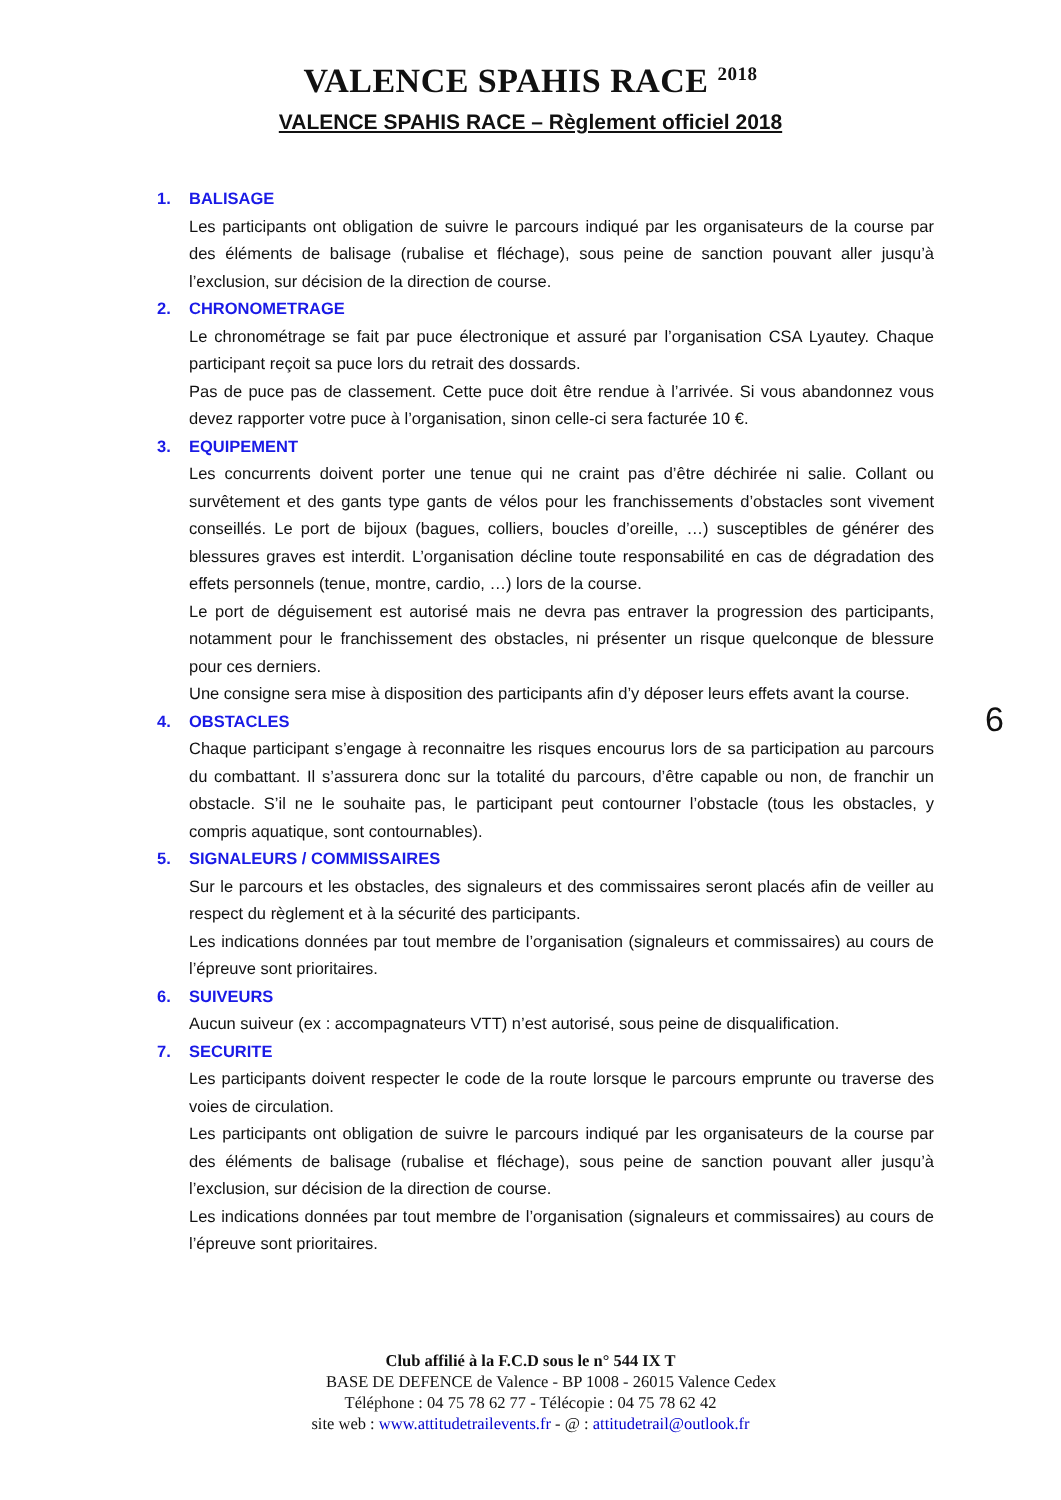VALENCE SPAHIS RACE <sup>2018</sup>
VALENCE SPAHIS RACE – Règlement officiel 2018
1. BALISAGE
Les participants ont obligation de suivre le parcours indiqué par les organisateurs de la course par des éléments de balisage (rubalise et fléchage), sous peine de sanction pouvant aller jusqu’à l’exclusion, sur décision de la direction de course.
2. CHRONOMETRAGE
Le chronométrage se fait par puce électronique et assuré par l’organisation CSA Lyautey. Chaque participant reçoit sa puce lors du retrait des dossards.
Pas de puce pas de classement. Cette puce doit être rendue à l’arrivée. Si vous abandonnez vous devez rapporter votre puce à l’organisation, sinon celle-ci sera facturée 10 €.
3. EQUIPEMENT
Les concurrents doivent porter une tenue qui ne craint pas d’être déchirée ni salie. Collant ou survêtement et des gants type gants de vélos pour les franchissements d’obstacles sont vivement conseillés. Le port de bijoux (bagues, colliers, boucles d’oreille, …) susceptibles de générer des blessures graves est interdit. L’organisation décline toute responsabilité en cas de dégradation des effets personnels (tenue, montre, cardio, …) lors de la course.
Le port de déguisement est autorisé mais ne devra pas entraver la progression des participants, notamment pour le franchissement des obstacles, ni présenter un risque quelconque de blessure pour ces derniers.
Une consigne sera mise à disposition des participants afin d’y déposer leurs effets avant la course.
4. OBSTACLES
Chaque participant s’engage à reconnaitre les risques encourus lors de sa participation au parcours du combattant. Il s’assurera donc sur la totalité du parcours, d’être capable ou non, de franchir un obstacle. S’il ne le souhaite pas, le participant peut contourner l’obstacle (tous les obstacles, y compris aquatique, sont contournables).
5. SIGNALEURS / COMMISSAIRES
Sur le parcours et les obstacles, des signaleurs et des commissaires seront placés afin de veiller au respect du règlement et à la sécurité des participants.
Les indications données par tout membre de l’organisation (signaleurs et commissaires) au cours de l’épreuve sont prioritaires.
6. SUIVEURS
Aucun suiveur (ex : accompagnateurs VTT) n’est autorisé, sous peine de disqualification.
7. SECURITE
Les participants doivent respecter le code de la route lorsque le parcours emprunte ou traverse des voies de circulation.
Les participants ont obligation de suivre le parcours indiqué par les organisateurs de la course par des éléments de balisage (rubalise et fléchage), sous peine de sanction pouvant aller jusqu’à l’exclusion, sur décision de la direction de course.
Les indications données par tout membre de l’organisation (signaleurs et commissaires) au cours de l’épreuve sont prioritaires.
6
Club affilié à la F.C.D sous le n° 544 IX T
BASE DE DEFENCE de Valence - BP 1008 - 26015 Valence Cedex
Téléphone : 04 75 78 62 77 - Télécopie : 04 75 78 62 42
site web : www.attitudetrailevents.fr - @ : attitudetrail@outlook.fr